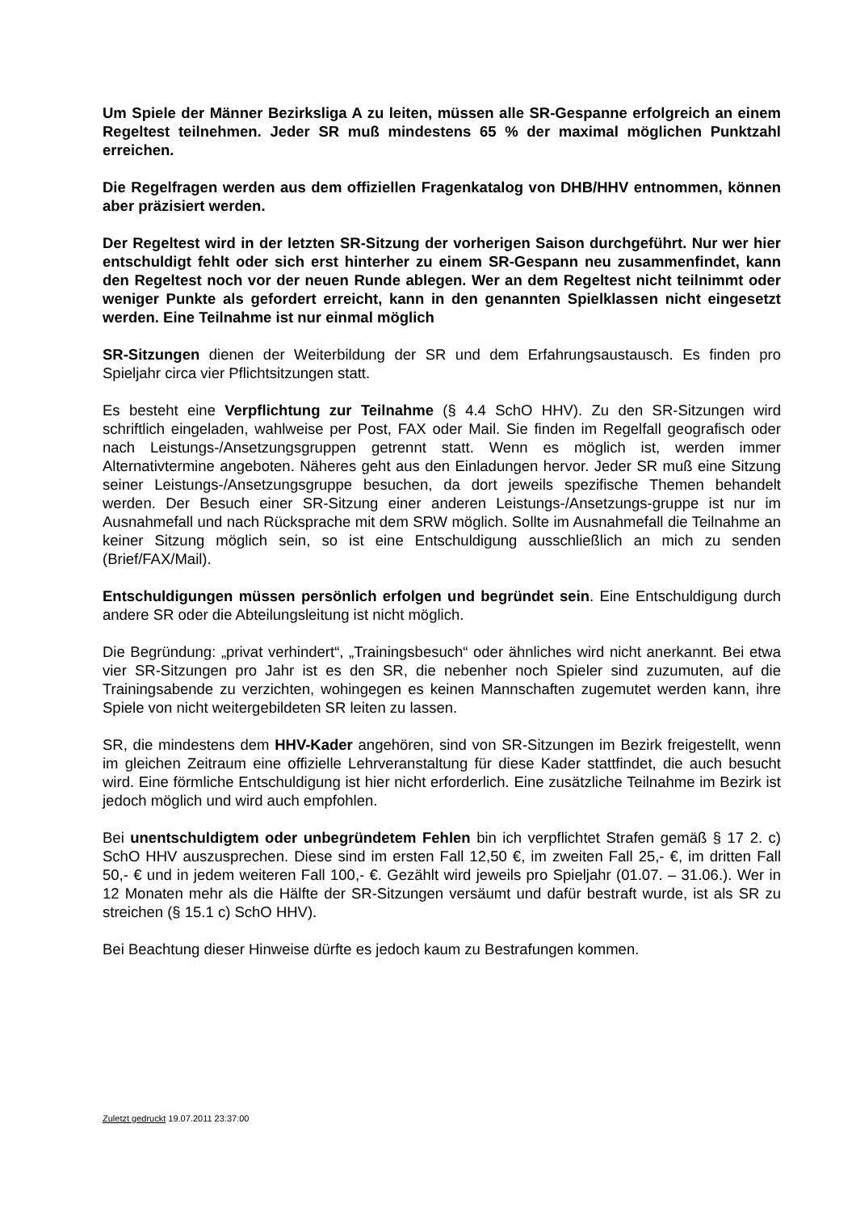Um Spiele der Männer Bezirksliga A zu leiten, müssen alle SR-Gespanne erfolgreich an einem Regeltest teilnehmen. Jeder SR muß mindestens 65 % der maximal möglichen Punktzahl erreichen.
Die Regelfragen werden aus dem offiziellen Fragenkatalog von DHB/HHV entnommen, können aber präzisiert werden.
Der Regeltest wird in der letzten SR-Sitzung der vorherigen Saison durchgeführt. Nur wer hier entschuldigt fehlt oder sich erst hinterher zu einem SR-Gespann neu zusammenfindet, kann den Regeltest noch vor der neuen Runde ablegen. Wer an dem Regeltest nicht teilnimmt oder weniger Punkte als gefordert erreicht, kann in den genannten Spielklassen nicht eingesetzt werden. Eine Teilnahme ist nur einmal möglich
SR-Sitzungen dienen der Weiterbildung der SR und dem Erfahrungsaustausch. Es finden pro Spieljahr circa vier Pflichtsitzungen statt.
Es besteht eine Verpflichtung zur Teilnahme (§ 4.4 SchO HHV). Zu den SR-Sitzungen wird schriftlich eingeladen, wahlweise per Post, FAX oder Mail. Sie finden im Regelfall geografisch oder nach Leistungs-/Ansetzungsgruppen getrennt statt. Wenn es möglich ist, werden immer Alternativtermine angeboten. Näheres geht aus den Einladungen hervor. Jeder SR muß eine Sitzung seiner Leistungs-/Ansetzungsgruppe besuchen, da dort jeweils spezifische Themen behandelt werden. Der Besuch einer SR-Sitzung einer anderen Leistungs-/Ansetzungs-gruppe ist nur im Ausnahmefall und nach Rücksprache mit dem SRW möglich. Sollte im Ausnahmefall die Teilnahme an keiner Sitzung möglich sein, so ist eine Entschuldigung ausschließlich an mich zu senden (Brief/FAX/Mail).
Entschuldigungen müssen persönlich erfolgen und begründet sein. Eine Entschuldigung durch andere SR oder die Abteilungsleitung ist nicht möglich.
Die Begründung: „privat verhindert“, „Trainingsbesuch“ oder ähnliches wird nicht anerkannt. Bei etwa vier SR-Sitzungen pro Jahr ist es den SR, die nebenher noch Spieler sind zuzumuten, auf die Trainingsabende zu verzichten, wohingegen es keinen Mannschaften zugemutet werden kann, ihre Spiele von nicht weitergebildeten SR leiten zu lassen.
SR, die mindestens dem HHV-Kader angehören, sind von SR-Sitzungen im Bezirk freigestellt, wenn im gleichen Zeitraum eine offizielle Lehrveranstaltung für diese Kader stattfindet, die auch besucht wird. Eine förmliche Entschuldigung ist hier nicht erforderlich. Eine zusätzliche Teilnahme im Bezirk ist jedoch möglich und wird auch empfohlen.
Bei unentschuldigtem oder unbegründetem Fehlen bin ich verpflichtet Strafen gemäß § 17 2. c) SchO HHV auszusprechen. Diese sind im ersten Fall 12,50 €, im zweiten Fall 25,- €, im dritten Fall 50,- € und in jedem weiteren Fall 100,- €. Gezählt wird jeweils pro Spieljahr (01.07. – 31.06.). Wer in 12 Monaten mehr als die Hälfte der SR-Sitzungen versäumt und dafür bestraft wurde, ist als SR zu streichen (§ 15.1 c) SchO HHV).
Bei Beachtung dieser Hinweise dürfte es jedoch kaum zu Bestrafungen kommen.
Zuletzt gedruckt 19.07.2011 23:37:00